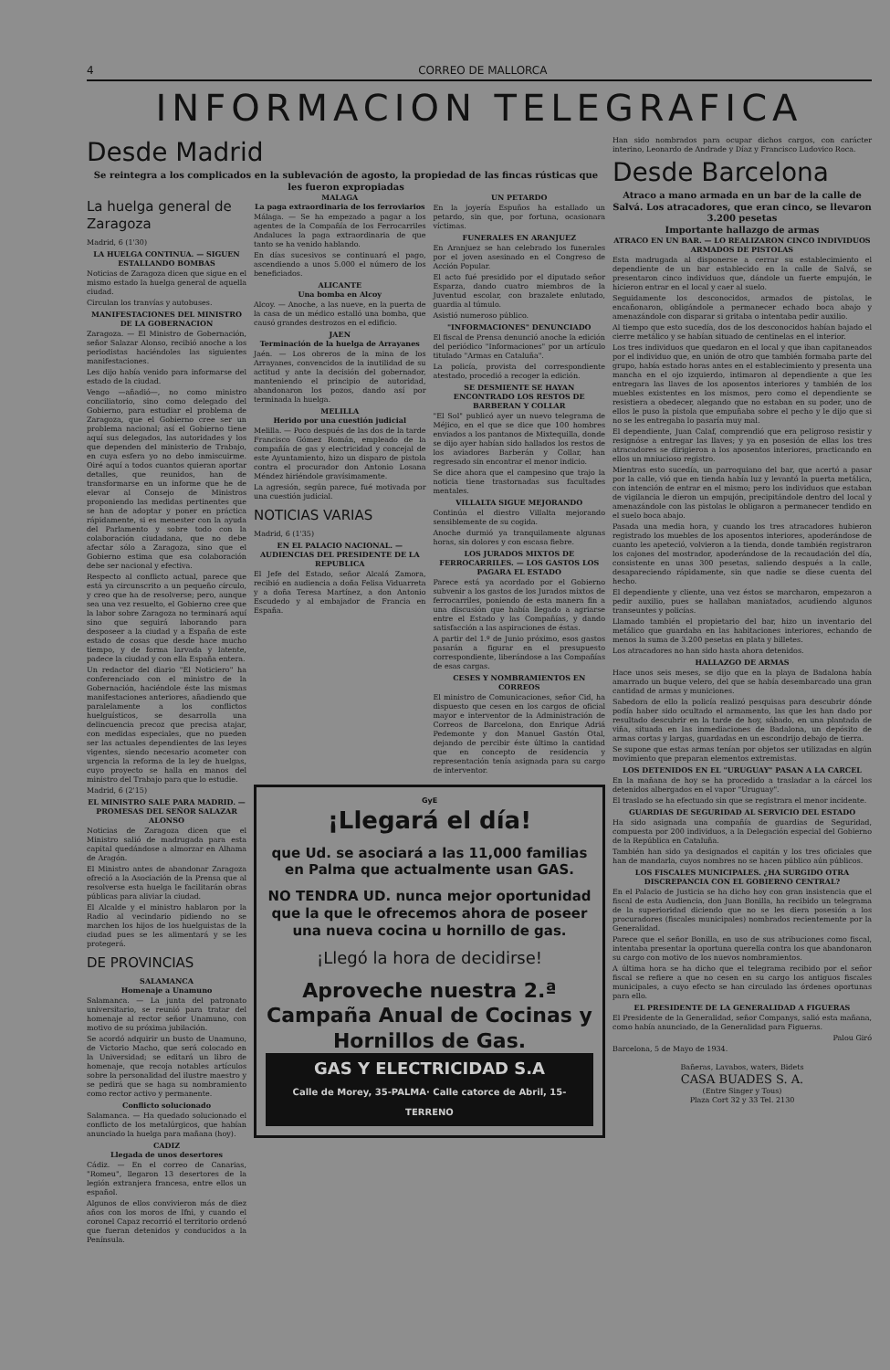4 CORREO DE MALLORCA
INFORMACION TELEGRAFICA
Desde Madrid
Se reintegra a los complicados en la sublevación de agosto, la propiedad de las fincas rústicas que les fueron expropiadas
La huelga general de Zaragoza
Madrid, 6 (1'30)
LA HUELGA CONTINUA. — SIGUEN ESTALLANDO BOMBAS
Noticias de Zaragoza dicen que sigue en el mismo estado la huelga general de aquella ciudad.
Circulan los tranvías y autobuses.
MANIFESTACIONES DEL MINISTRO DE LA GOBERNACION
Zaragoza. — El Ministro de Gobernación, señor Salazar Alonso, recibió anoche a los periodistas haciéndoles las siguientes manifestaciones.
Les dijo había venido para informarse del estado de la ciudad.
Vengo —añadió—, no como ministro conciliatorio, sino como delegado del Gobierno, para estudiar el problema de Zaragoza, que el Gobierno cree ser un problema nacional; así el Gobierno tiene aquí sus delegados, las autoridades y los que dependen del ministerio de Trabajo, en cuya esfera yo no debo inmiscuirme. Oiré aquí a todos cuantos quieran aportar detalles, que reunidos, han de transformarse en un informe que he de elevar al Consejo de Ministros proponiendo las medidas pertinentes que se han de adoptar y poner en práctica rápidamente, si es menester con la ayuda del Parlamento y sobre todo con la colaboración ciudadana, que no debe afectar sólo a Zaragoza, sino que el Gobierno estima que esa colaboración debe ser nacional y efectiva.
Respecto al conflicto actual, parece que está ya circunscrito a un pequeño círculo, y creo que ha de resolverse; pero, aunque sea una vez resuelto, el Gobierno cree que la labor sobre Zaragoza no terminará aquí sino que seguirá laborando para desposeer a la ciudad y a España de este estado de cosas que desde hace mucho tiempo, y de forma larvada y latente, padece la ciudad y con ella España entera.
Un redactor del diario "El Noticiero" ha conferenciado con el ministro de la Gobernación, haciéndole éste las mismas manifestaciones anteriores, añadiendo que paralelamente a los conflictos huelguísticos, se desarrolla una delincuencia precoz que precisa atajar, con medidas especiales, que no pueden ser las actuales dependientes de las leyes vigentes, siendo necesario acometer con urgencia la reforma de la ley de huelgas, cuyo proyecto se halla en manos del ministro del Trabajo para que lo estudie.
Madrid, 6 (2'15)
EL MINISTRO SALE PARA MADRID. —PROMESAS DEL SEÑOR SALAZAR ALONSO
Noticias de Zaragoza dicen que el Ministro salió de madrugada para esta capital quedándose a almorzar en Alhama de Aragón.
El Ministro antes de abandonar Zaragoza ofreció a la Asociación de la Prensa que al resolverse esta huelga le facilitarán obras públicas para aliviar la ciudad.
El Alcalde y el ministro hablaron por la Radio al vecindario pidiendo no se marchen los hijos de los huelguistas de la ciudad pues se les alimentará y se les protegerá.
DE PROVINCIAS
SALAMANCA
Homenaje a Unamuno
Salamanca. — La junta del patronato universitario, se reunió para tratar del homenaje al rector señor Unamuno, con motivo de su próxima jubilación.
Se acordó adquirir un busto de Unamuno, de Victorio Macho, que será colocado en la Universidad; se editará un libro de homenaje, que recoja notables artículos sobre la personalidad del ilustre maestro y se pedirá que se haga su nombramiento como rector activo y permanente.
Conflicto solucionado
Salamanca. — Ha quedado solucionado el conflicto de los metalúrgicos, que habían anunciado la huelga para mañana (hoy).
CADIZ
Llegada de unos desertores
Cádiz. — En el correo de Canarias, "Romeu", llegaron 13 desertores de la legión extranjera francesa, entre ellos un español.
Algunos de ellos convivieron más de diez años con los moros de Ifni, y cuando el coronel Capaz recorrió el territorio ordenó que fueran detenidos y conducidos a la Península.
MALAGA
La paga extraordinaria de los ferroviarios
Málaga. — Se ha empezado a pagar a los agentes de la Compañía de los Ferrocarriles Andaluces la paga extraordinaria de que tanto se ha venido hablando.
En días sucesivos se continuará el pago, ascendiendo a unos 5.000 el número de los beneficiados.
ALICANTE
Una bomba en Alcoy
Alcoy. — Anoche, a las nueve, en la puerta de la casa de un médico estalló una bomba, que causó grandes destrozos en el edificio.
JAEN
Terminación de la huelga de Arrayanes
Jaén. — Los obreros de la mina de los Arrayanes, convencidos de la inutilidad de su actitud y ante la decisión del gobernador, manteniendo el principio de autoridad, abandonaron los pozos, dando así por terminada la huelga.
MELILLA
Herido por una cuestión judicial
Melilla. — Poco después de las dos de la tarde Francisco Gómez Román, empleado de la compañía de gas y electricidad y concejal de este Ayuntamiento, hizo un disparo de pistola contra el procurador don Antonio Losana Méndez hiriéndole gravísimamente.
La agresión, según parece, fué motivada por una cuestión judicial.
NOTICIAS VARIAS
Madrid, 6 (1'35)
EN EL PALACIO NACIONAL. — AUDIENCIAS DEL PRESIDENTE DE LA REPUBLICA
El Jefe del Estado, señor Alcalá Zamora, recibió en audiencia a doña Felisa Viduarreta y a doña Teresa Martínez, a don Antonio Escudedo y al embajador de Francia en España.
UN PETARDO
En la joyería Espuños ha estallado un petardo, sin que, por fortuna, ocasionara víctimas.
FUNERALES EN ARANJUEZ
En Aranjuez se han celebrado los funerales por el joven asesinado en el Congreso de Acción Popular.
El acto fué presidido por el diputado señor Esparza, dando cuatro miembros de la Juventud escolar, con brazalete enlutado, guardia al túmulo.
Asistió numeroso público.
"INFORMACIONES" DENUNCIADO
El fiscal de Prensa denunció anoche la edición del periódico "Informaciones" por un artículo titulado "Armas en Cataluña".
La policía, provista del correspondiente atestado, procedió a recoger la edición.
SE DESMIENTE SE HAYAN ENCONTRADO LOS RESTOS DE BARBERAN Y COLLAR
"El Sol" publicó ayer un nuevo telegrama de Méjico, en el que se dice que 100 hombres enviados a los pantanos de Mixtequilla, donde se dijo ayer habían sido hallados los restos de los aviadores Barberán y Collar, han regresado sin encontrar el menor indicio.
Se dice ahora que el campesino que trajo la noticia tiene trastornadas sus facultades mentales.
VILLALTA SIGUE MEJORANDO
Continúa el diestro Villalta mejorando sensiblemente de su cogida.
Anoche durmió ya tranquilamente algunas horas, sin dolores y con escasa fiebre.
LOS JURADOS MIXTOS DE FERROCARRILES. — LOS GASTOS LOS PAGARA EL ESTADO
Parece está ya acordado por el Gobierno subvenir a los gastos de los Jurados mixtos de ferrocarriles, poniendo de esta manera fin a una discusión que había llegado a agriarse entre el Estado y las Compañías, y dando satisfacción a las aspiraciones de éstas.
A partir del 1.º de Junio próximo, esos gastos pasarán a figurar en el presupuesto correspondiente, liberándose a las Compañías de esas cargas.
CESES Y NOMBRAMIENTOS EN CORREOS
El ministro de Comunicaciones, señor Cid, ha dispuesto que cesen en los cargos de oficial mayor e interventor de la Administración de Correos de Barcelona, don Enrique Adriá Pedemonte y don Manuel Gastón Otal, dejando de percibir éste último la cantidad que en concepto de residencia y representación tenía asignada para su cargo de interventor.
GyE
¡Llegará el día!
que Ud. se asociará a las 11,000 familias en Palma que actualmente usan GAS.
NO TENDRA UD. nunca mejor oportunidad que la que le ofrecemos ahora de poseer una nueva cocina u hornillo de gas.
¡Llegó la hora de decidirse!
Aproveche nuestra 2.ª Campaña Anual de Cocinas y Hornillos de Gas.
GAS Y ELECTRICIDAD S.A
Calle de Morey, 35-PALMA· Calle catorce de Abril, 15-TERRENO
Han sido nombrados para ocupar dichos cargos, con carácter interino, Leonardo de Andrade y Díaz y Francisco Ludovico Roca.
Desde Barcelona
Atraco a mano armada en un bar de la calle de Salvá. Los atracadores, que eran cinco, se llevaron 3.200 pesetas
Importante hallazgo de armas
ATRACO EN UN BAR. — LO REALIZARON CINCO INDIVIDUOS ARMADOS DE PISTOLAS
Esta madrugada al disponerse a cerrar su establecimiento el dependiente de un bar establecido en la calle de Salvá, se presentaron cinco individuos que, dándole un fuerte empujón, le hicieron entrar en el local y caer al suelo.
Seguidamente los desconocidos, armados de pistolas, le encañonaron, obligándole a permanecer echado boca abajo y amenazándole con disparar si gritaba o intentaba pedir auxilio.
Al tiempo que esto sucedía, dos de los desconocidos habían bajado el cierre metálico y se habían situado de centinelas en el interior.
Los tres individuos que quedaron en el local y que iban capitaneados por el individuo que, en unión de otro que también formaba parte del grupo, había estado horas antes en el establecimiento y presenta una mancha en el ojo izquierdo, intimaron al dependiente a que les entregara las llaves de los aposentos interiores y también de los muebles existentes en los mismos, pero como el dependiente se resistiera a obedecer, alegando que no estaban en su poder, uno de ellos le puso la pistola que empuñaba sobre el pecho y le dijo que si no se les entregaba lo pasaría muy mal.
El dependiente, Juan Calaf, comprendió que era peligroso resistir y resignóse a entregar las llaves; y ya en posesión de ellas los tres atracadores se dirigieron a los aposentos interiores, practicando en ellos un mniucioso registro.
Mientras esto sucedía, un parroquiano del bar, que acertó a pasar por la calle, vió que en tienda había luz y levantó la puerta metálica, con intención de entrar en el mismo; pero los individuos que estaban de vigilancia le dieron un empujón, precipitándole dentro del local y amenazándole con las pistolas le obligaron a permanecer tendido en el suelo boca abajo.
Pasada una media hora, y cuando los tres atracadores hubieron registrado los muebles de los aposentos interiores, apoderándose de cuanto les apeteció, volvieron a la tienda, donde también registraron los cajones del mostrador, apoderándose de la recaudación del día, consistente en unas 300 pesetas, saliendo después a la calle, desapareciendo rápidamente, sin que nadie se diese cuenta del hecho.
El dependiente y cliente, una vez éstos se marcharon, empezaron a pedir auxilio, pues se hallaban maniatados, acudiendo algunos transeuntes y policías.
Llamado también el propietario del bar, hizo un inventario del metálico que guardaba en las habitaciones interiores, echando de menos la suma de 3.200 pesetas en plata y billetes.
Los atracadores no han sido hasta ahora detenidos.
HALLAZGO DE ARMAS
Hace unos seis meses, se dijo que en la playa de Badalona había amarrado un buque velero, del que se había desembarcado una gran cantidad de armas y municiones.
Sabedora de ello la policía realizó pesquisas para descubrir dónde podía haber sido ocultado el armamento, las que les han dado por resultado descubrir en la tarde de hoy, sábado, en una plantada de viña, situada en las inmediaciones de Badalona, un depósito de armas cortas y largas, guardadas en un escondrijo debajo de tierra.
Se supone que estas armas tenían por objetos ser utilizadas en algún movimiento que preparan elementos extremistas.
LOS DETENIDOS EN EL "URUGUAY" PASAN A LA CARCEL
En la mañana de hoy se ha procedido a trasladar a la cárcel los detenidos albergados en el vapor "Uruguay".
El traslado se ha efectuado sin que se registrara el menor incidente.
GUARDIAS DE SEGURIDAD AL SERVICIO DEL ESTADO
Ha sido asignada una compañía de guardias de Seguridad, compuesta por 200 individuos, a la Delegación especial del Gobierno de la República en Cataluña.
También han sido ya designados el capitán y los tres oficiales que han de mandarla, cuyos nombres no se hacen público aún públicos.
LOS FISCALES MUNICIPALES. ¿HA SURGIDO OTRA DISCREPANCIA CON EL GOBIERNO CENTRAL?
En el Palacio de Justicia se ha dicho hoy con gran insistencia que el fiscal de esta Audiencia, don Juan Bonilla, ha recibido un telegrama de la superioridad diciendo que no se les diera posesión a los procuradores (fiscales municipales) nombrados recientemente por la Generalidad.
Parece que el señor Bonilla, en uso de sus atribuciones como fiscal, intentaba presentar la oportuna querella contra los que abandonaron su cargo con motivo de los nuevos nombramientos.
A última hora se ha dicho que el telegrama recibido por el señor fiscal se refiere a que no cesen en su cargo los antiguos fiscales municipales, a cuyo efecto se han circulado las órdenes oportunas para ello.
EL PRESIDENTE DE LA GENERALIDAD A FIGUERAS
El Presidente de la Generalidad, señor Companys, salió esta mañana, como había anunciado, de la Generalidad para Figueras.
Palou Giró
Barcelona, 5 de Mayo de 1934.
Bañeras, Lavabos, waters, Bidets
CASA BUADES S. A.
(Entre Singer y Tous)
Plaza Cort 32 y 33 Tel. 2130